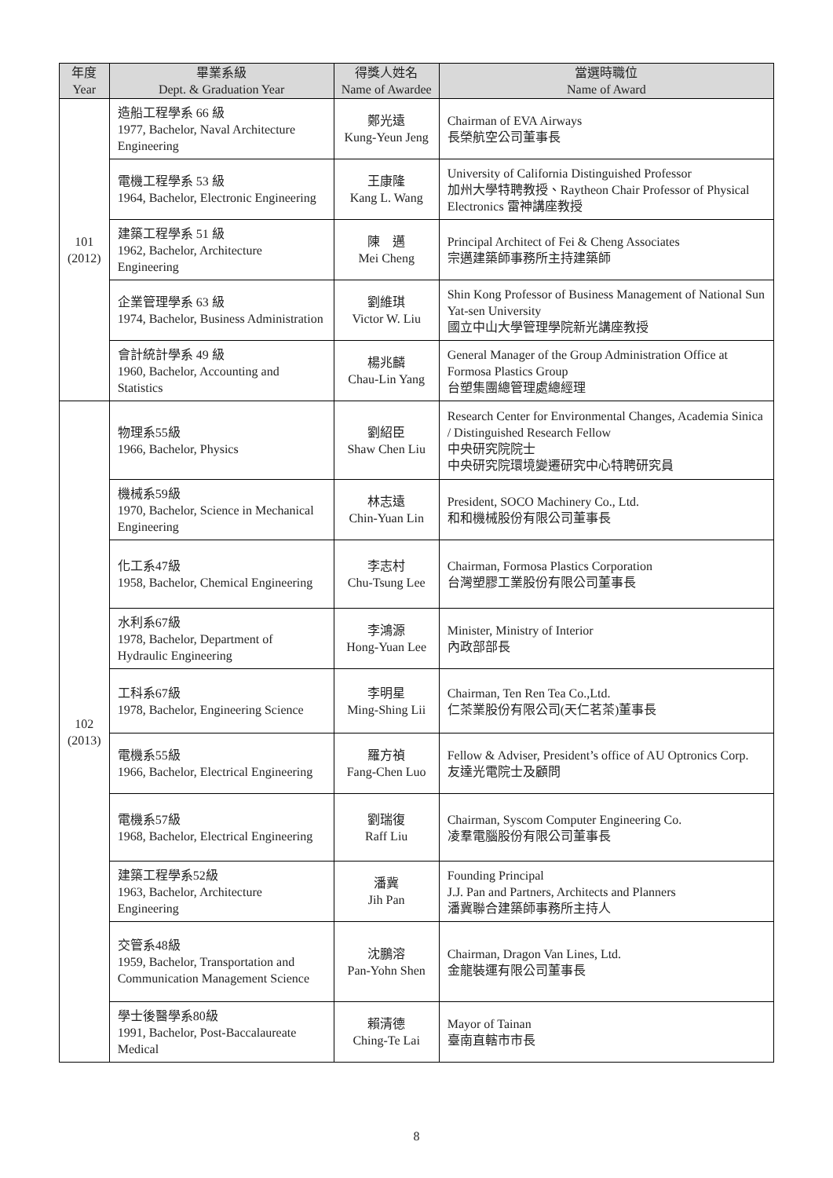| 年度 Year | 畢業系級 Dept. & Graduation Year | 得獎人姓名 Name of Awardee | 當選時職位 Name of Award |
| --- | --- | --- | --- |
| 101 (2012) | 造船工程學系 66 級 1977, Bachelor, Naval Architecture Engineering | 鄭光遠 Kung-Yeun Jeng | Chairman of EVA Airways 長榮航空公司董事長 |
| | 電機工程學系 53 級 1964, Bachelor, Electronic Engineering | 王康隆 Kang L. Wang | University of California Distinguished Professor 加州大學特聘教授、Raytheon Chair Professor of Physical Electronics 雷神講座教授 |
| | 建築工程學系 51 級 1962, Bachelor, Architecture Engineering | 陳 邁 Mei Cheng | Principal Architect of Fei & Cheng Associates 宗邁建築師事務所主持建築師 |
| | 企業管理學系 63 級 1974, Bachelor, Business Administration | 劉維琪 Victor W. Liu | Shin Kong Professor of Business Management of National Sun Yat-sen University 國立中山大學管理學院新光講座教授 |
| | 會計統計學系 49 級 1960, Bachelor, Accounting and Statistics | 楊兆麟 Chau-Lin Yang | General Manager of the Group Administration Office at Formosa Plastics Group 台塑集團總管理處總經理 |
| 102 (2013) | 物理系55級 1966, Bachelor, Physics | 劉紹臣 Shaw Chen Liu | Research Center for Environmental Changes, Academia Sinica / Distinguished Research Fellow 中央研究院院士 中央研究院環境變遷研究中心特聘研究員 |
| | 機械系59級 1970, Bachelor, Science in Mechanical Engineering | 林志遠 Chin-Yuan Lin | President, SOCO Machinery Co., Ltd. 和和機械股份有限公司董事長 |
| | 化工系47級 1958, Bachelor, Chemical Engineering | 李志村 Chu-Tsung Lee | Chairman, Formosa Plastics Corporation 台灣塑膠工業股份有限公司董事長 |
| | 水利系67級 1978, Bachelor, Department of Hydraulic Engineering | 李鴻源 Hong-Yuan Lee | Minister, Ministry of Interior 內政部部長 |
| | 工科系67級 1978, Bachelor, Engineering Science | 李明星 Ming-Shing Lii | Chairman, Ten Ren Tea Co.,Ltd. 仁茶業股份有限公司(天仁茗茶)董事長 |
| | 電機系55級 1966, Bachelor, Electrical Engineering | 羅方禎 Fang-Chen Luo | Fellow & Adviser, President’s office of AU Optronics Corp. 友達光電院士及顧問 |
| | 電機系57級 1968, Bachelor, Electrical Engineering | 劉瑞復 Raff Liu | Chairman, Syscom Computer Engineering Co. 凌羣電腦股份有限公司董事長 |
| | 建築工程學系52級 1963, Bachelor, Architecture Engineering | 潘冀 Jih Pan | Founding Principal J.J. Pan and Partners, Architects and Planners 潘冀聯合建築師事務所主持人 |
| | 交管系48級 1959, Bachelor, Transportation and Communication Management Science | 沈鵬溶 Pan-Yohn Shen | Chairman, Dragon Van Lines, Ltd. 金龍裝運有限公司董事長 |
| | 學士後醫學系80級 1991, Bachelor, Post-Baccalaureate Medical | 賴清德 Ching-Te Lai | Mayor of Tainan 臺南直轄市市長 |
8